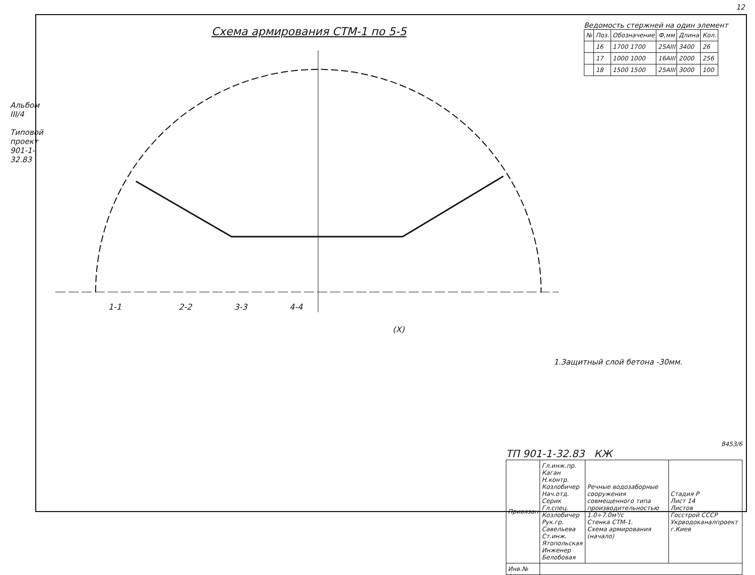12
Схема армирования СТМ-1 по 5-5
Альбом III/4
Типовой проект 901-1-32.83
Ведомость стержней на один элемент
| № | Поз. | Обозначение | Ф,мм | Длина | Кол. |
| --- | --- | --- | --- | --- | --- |
| | 16 | 1700 1700 | 25AIII | 3400 | 26 |
| | 17 | 1000 1000 | 16AIII | 2000 | 256 |
| | 18 | 1500 1500 | 25AIII | 3000 | 100 |
1-1 2-2 3-3 4-4
(X)
1.Защитный слой бетона -30мм.
8453/6
ТП 901-1-32.83 КЖ
| Привязан | Гл.инж.пр. Каган Н.контр. Козлобичер Нач.отд. Серик Гл.спец. Козлобичер Рук.гр. Савельева Ст.инж. Ятопольская Инженер Белобовая | Речные водозаборные сооружения совмещенного типа производительностью 1.0÷7.0м³/с Стенка СТМ-1. Схема армирования (начало) | Стадия Р Лист 14 Листов Госстрой СССР Укрводоканалпроект г.Киев |
| Инв.№ | | | |